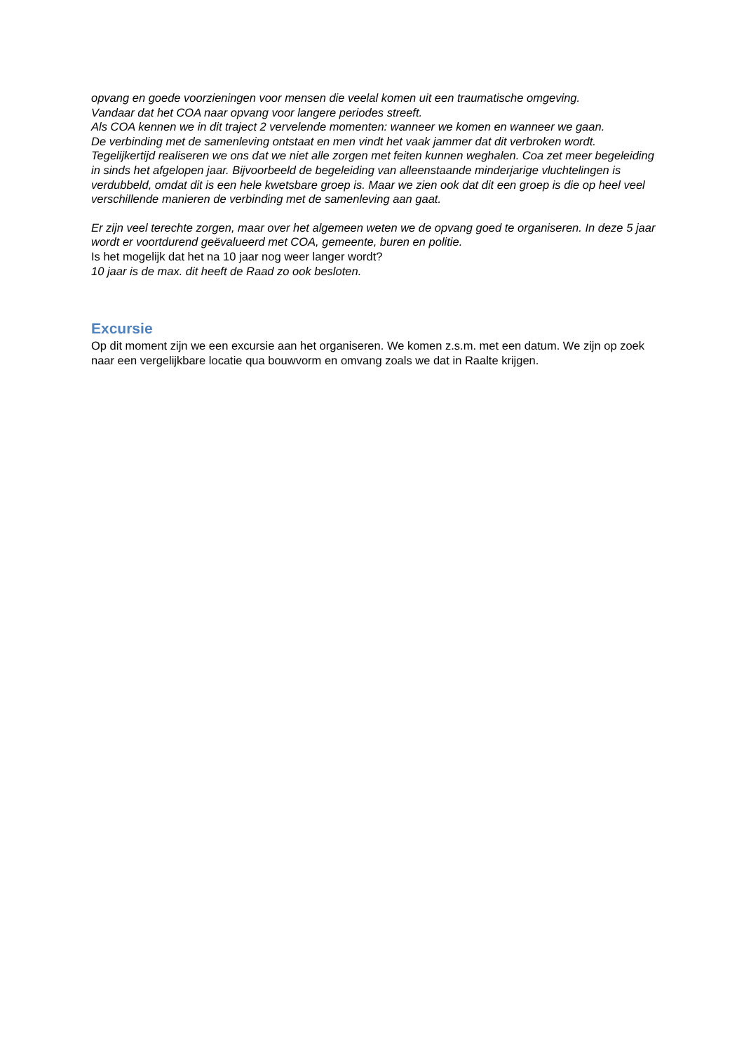opvang en goede voorzieningen voor mensen die veelal komen uit een traumatische omgeving.
Vandaar dat het COA naar opvang voor langere periodes streeft.
Als COA kennen we in dit traject 2 vervelende momenten: wanneer we komen en wanneer we gaan.
De verbinding met de samenleving ontstaat en men vindt het vaak jammer dat dit verbroken wordt.
Tegelijkertijd realiseren we ons dat we niet alle zorgen met feiten kunnen weghalen. Coa zet meer begeleiding in sinds het afgelopen jaar. Bijvoorbeeld de begeleiding van alleenstaande minderjarige vluchtelingen is verdubbeld, omdat dit is een hele kwetsbare groep is. Maar we zien ook dat dit een groep is die op heel veel verschillende manieren de verbinding met de samenleving aan gaat.
Er zijn veel terechte zorgen, maar over het algemeen weten we de opvang goed te organiseren. In deze 5 jaar wordt er voortdurend geëvalueerd met COA, gemeente, buren en politie.
Is het mogelijk dat het na 10 jaar nog weer langer wordt?
10 jaar is de max. dit heeft de Raad zo ook besloten.
Excursie
Op dit moment zijn we een excursie aan het organiseren. We komen z.s.m. met een datum. We zijn op zoek naar een vergelijkbare locatie qua bouwvorm en omvang zoals we dat in Raalte krijgen.